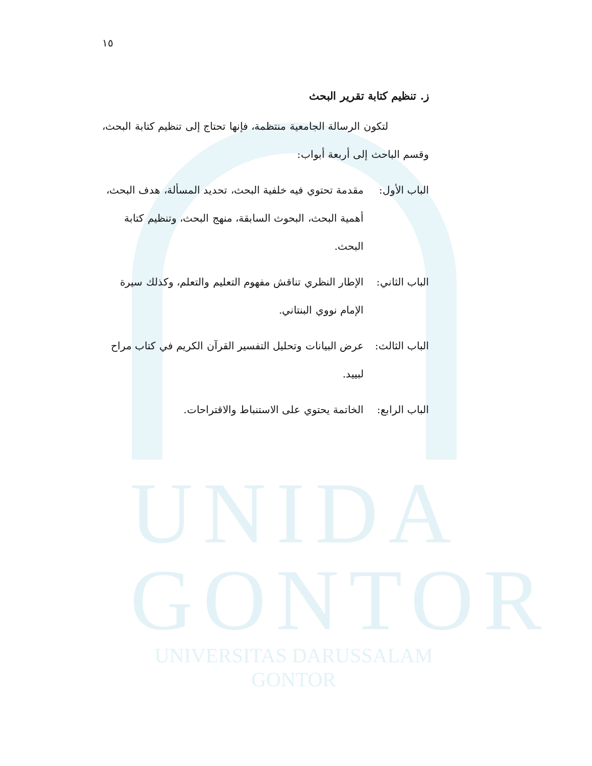UNIDA
GONTOR
UNIVERSITAS DARUSSALAM GONTOR
١٥
ز. تنظيم كتابة تقرير البحث
    لتكون الرسالة الجامعية منتظمة، فإنها تحتاج إلى تنظيم كتابة البحث، وقسم الباحث إلى أربعة أبواب:
الباب الأول:
مقدمة تحتوي فيه خلفية البحث، تحديد المسألة، هدف البحث، أهمية البحث، البحوث السابقة، منهج البحث، وتنظيم كتابة البحث.
الباب الثاني:
الإطار النظري تناقش مفهوم التعليم والتعلم، وكذلك سيرة الإمام نووي البنتاني.
الباب الثالث:
عرض البيانات وتحليل التفسير القرآن الكريم في كتاب مراح لبييد.
الباب الرابع:
الخاتمة يحتوي على الاستنباط والاقتراحات.